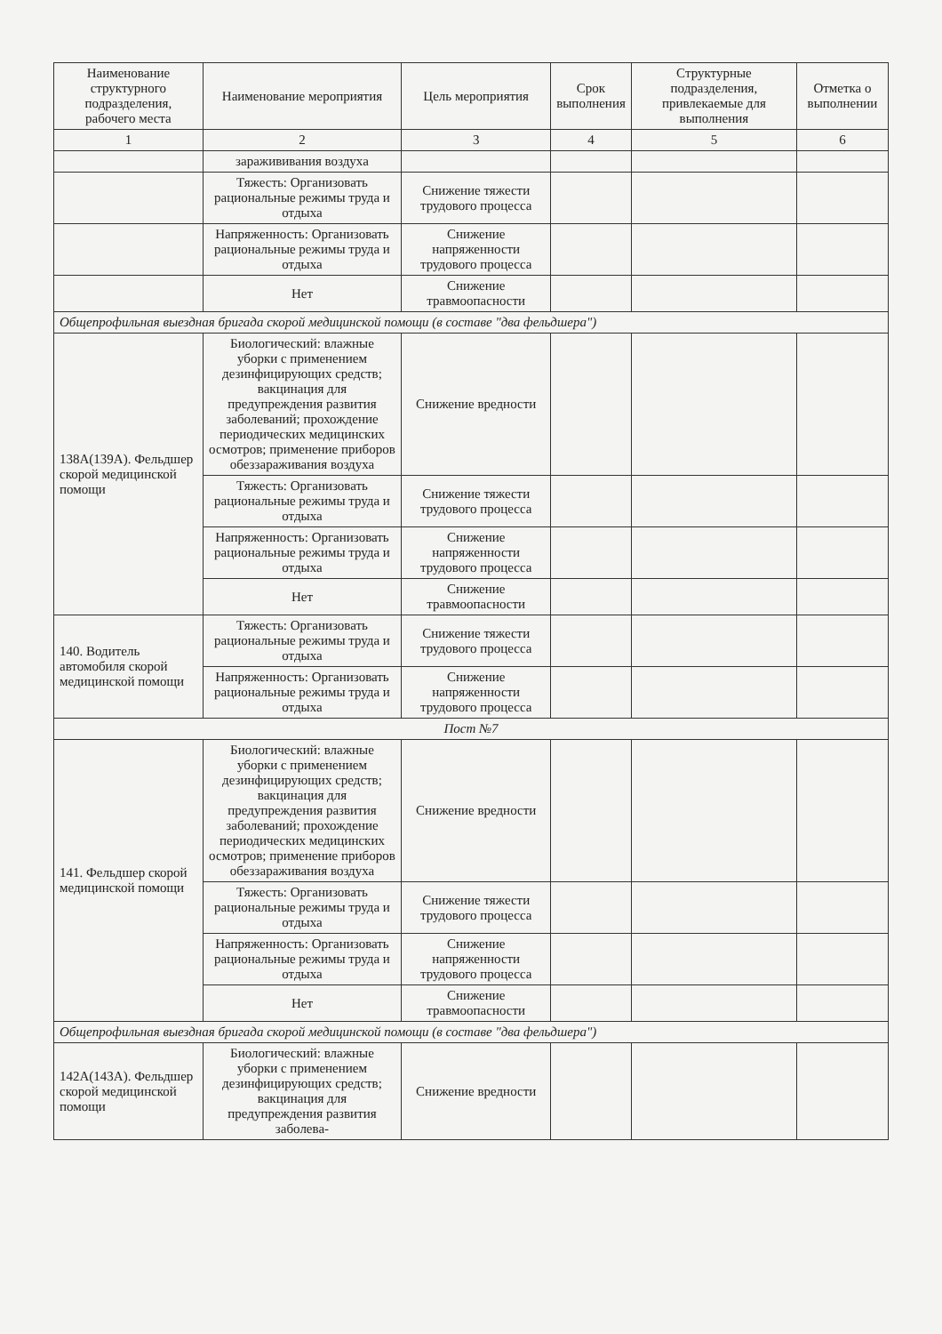| Наименование структурного подразделения, рабочего места | Наименование мероприятия | Цель мероприятия | Срок выполнения | Структурные подразделения, привлекаемые для выполнения | Отметка о выполнении |
| --- | --- | --- | --- | --- | --- |
| 1 | 2 | 3 | 4 | 5 | 6 |
| | заражививания воздуха | | | | |
| | Тяжесть: Организовать рациональные режимы труда и отдыха | Снижение тяжести трудового процесса | | | |
| | Напряженность: Организовать рациональные режимы труда и отдыха | Снижение напряженности трудового процесса | | | |
| | Нет | Снижение травмоопасности | | | |
| Общепрофильная выездная бригада скорой медицинской помощи (в составе "два фельдшера") | | | | | |
| 138А(139А). Фельдшер скорой медицинской помощи | Биологический: влажные уборки с применением дезинфицирующих средств; вакцинация для предупреждения развития заболеваний; прохождение периодических медицинских осмотров; применение приборов обеззараживания воздуха | Снижение вредности | | | |
| | Тяжесть: Организовать рациональные режимы труда и отдыха | Снижение тяжести трудового процесса | | | |
| | Напряженность: Организовать рациональные режимы труда и отдыха | Снижение напряженности трудового процесса | | | |
| | Нет | Снижение травмоопасности | | | |
| 140. Водитель автомобиля скорой медицинской помощи | Тяжесть: Организовать рациональные режимы труда и отдыха | Снижение тяжести трудового процесса | | | |
| | Напряженность: Организовать рациональные режимы труда и отдыха | Снижение напряженности трудового процесса | | | |
| Пост №7 | | | | | |
| 141. Фельдшер скорой медицинской помощи | Биологический: влажные уборки с применением дезинфицирующих средств; вакцинация для предупреждения развития заболеваний; прохождение периодических медицинских осмотров; применение приборов обеззараживания воздуха | Снижение вредности | | | |
| | Тяжесть: Организовать рациональные режимы труда и отдыха | Снижение тяжести трудового процесса | | | |
| | Напряженность: Организовать рациональные режимы труда и отдыха | Снижение напряженности трудового процесса | | | |
| | Нет | Снижение травмоопасности | | | |
| Общепрофильная выездная бригада скорой медицинской помощи (в составе "два фельдшера") | | | | | |
| 142А(143А). Фельдшер скорой медицинской помощи | Биологический: влажные уборки с применением дезинфицирующих средств; вакцинация для предупреждения развития заболева- | Снижение вредности | | | |